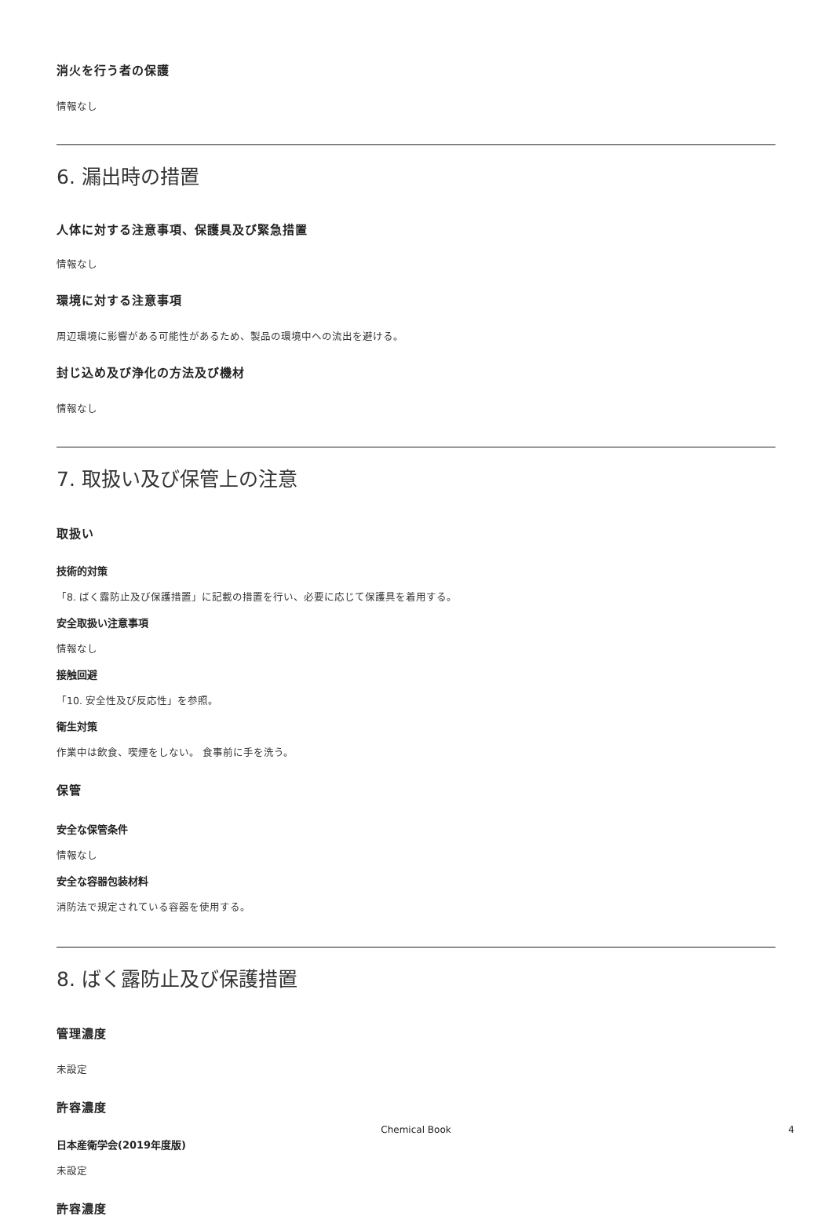消火を行う者の保護
情報なし
6. 漏出時の措置
人体に対する注意事項、保護具及び緊急措置
情報なし
環境に対する注意事項
周辺環境に影響がある可能性があるため、製品の環境中への流出を避ける。
封じ込め及び浄化の方法及び機材
情報なし
7. 取扱い及び保管上の注意
取扱い
技術的対策
「8. ばく露防止及び保護措置」に記載の措置を行い、必要に応じて保護具を着用する。
安全取扱い注意事項
情報なし
接触回避
「10. 安全性及び反応性」を参照。
衛生対策
作業中は飲食、喫煙をしない。 食事前に手を洗う。
保管
安全な保管条件
情報なし
安全な容器包装材料
消防法で規定されている容器を使用する。
8. ばく露防止及び保護措置
管理濃度
未設定
許容濃度
日本産衛学会(2019年度版)
未設定
許容濃度
Chemical Book
4